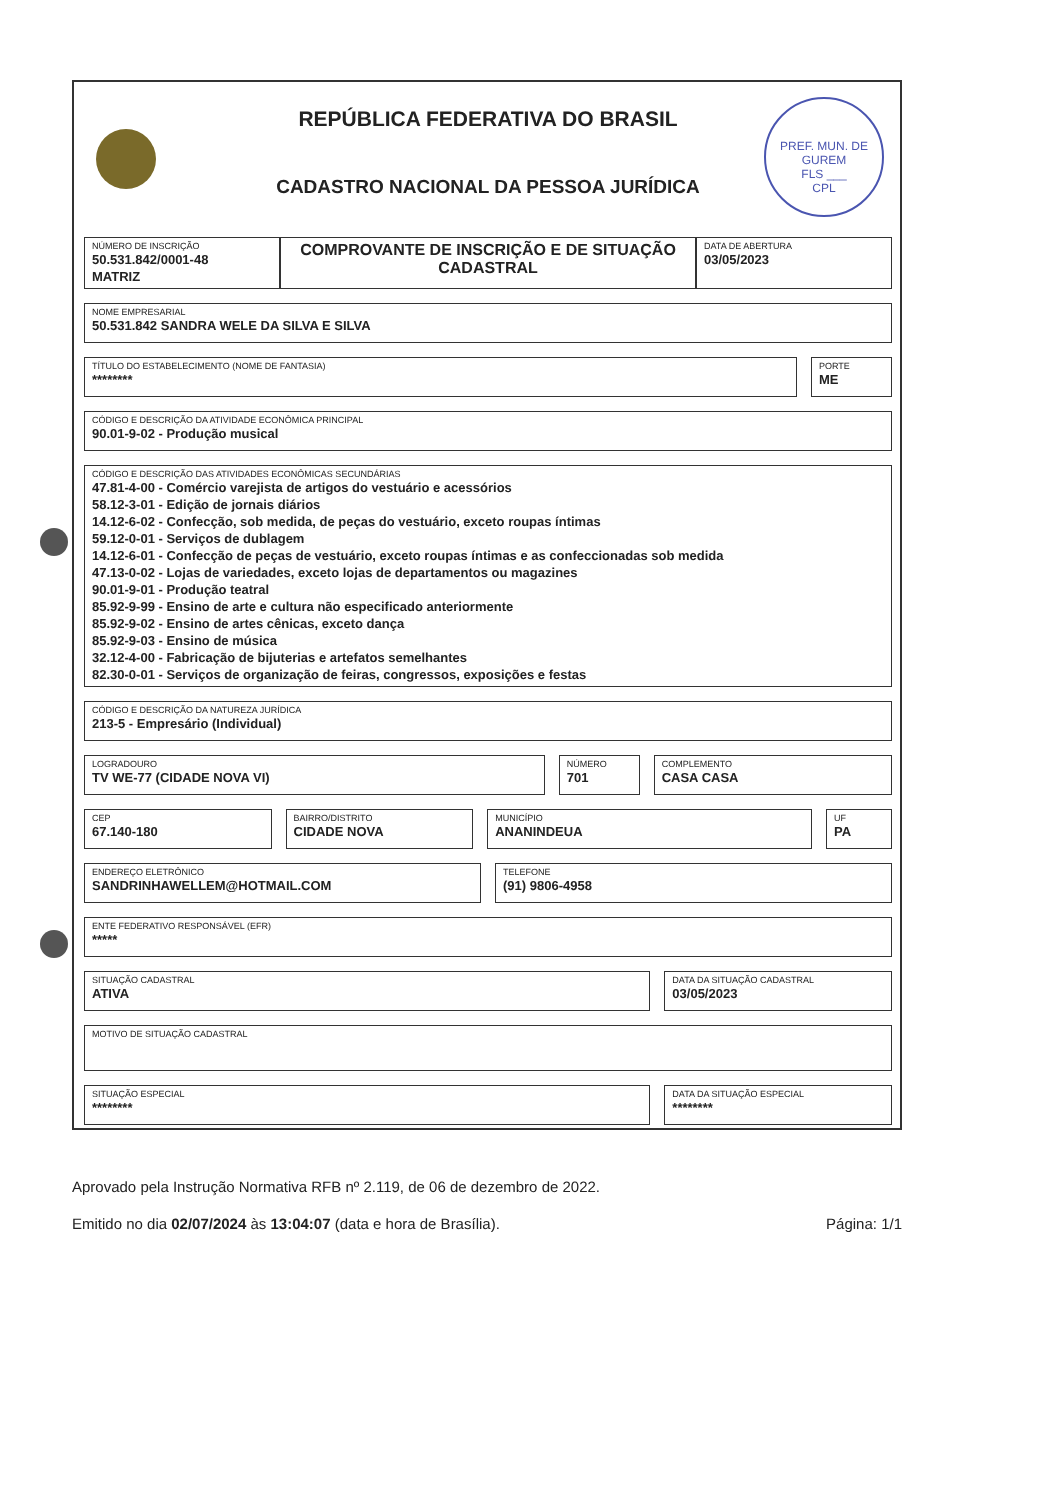REPÚBLICA FEDERATIVA DO BRASIL
CADASTRO NACIONAL DA PESSOA JURÍDICA
PREF. MUN. DE GUREM
FLS ___
CPL
NÚMERO DE INSCRIÇÃO
50.531.842/0001-48
MATRIZ
COMPROVANTE DE INSCRIÇÃO E DE SITUAÇÃO CADASTRAL
DATA DE ABERTURA
03/05/2023
NOME EMPRESARIAL
50.531.842 SANDRA WELE DA SILVA E SILVA
TÍTULO DO ESTABELECIMENTO (NOME DE FANTASIA)
********
PORTE
ME
CÓDIGO E DESCRIÇÃO DA ATIVIDADE ECONÔMICA PRINCIPAL
90.01-9-02 - Produção musical
CÓDIGO E DESCRIÇÃO DAS ATIVIDADES ECONÔMICAS SECUNDÁRIAS
47.81-4-00 - Comércio varejista de artigos do vestuário e acessórios
58.12-3-01 - Edição de jornais diários
14.12-6-02 - Confecção, sob medida, de peças do vestuário, exceto roupas íntimas
59.12-0-01 - Serviços de dublagem
14.12-6-01 - Confecção de peças de vestuário, exceto roupas íntimas e as confeccionadas sob medida
47.13-0-02 - Lojas de variedades, exceto lojas de departamentos ou magazines
90.01-9-01 - Produção teatral
85.92-9-99 - Ensino de arte e cultura não especificado anteriormente
85.92-9-02 - Ensino de artes cênicas, exceto dança
85.92-9-03 - Ensino de música
32.12-4-00 - Fabricação de bijuterias e artefatos semelhantes
82.30-0-01 - Serviços de organização de feiras, congressos, exposições e festas
CÓDIGO E DESCRIÇÃO DA NATUREZA JURÍDICA
213-5 - Empresário (Individual)
LOGRADOURO
TV WE-77 (CIDADE NOVA VI)
NÚMERO
701
COMPLEMENTO
CASA CASA
CEP
67.140-180
BAIRRO/DISTRITO
CIDADE NOVA
MUNICÍPIO
ANANINDEUA
UF
PA
ENDEREÇO ELETRÔNICO
SANDRINHAWELLEM@HOTMAIL.COM
TELEFONE
(91) 9806-4958
ENTE FEDERATIVO RESPONSÁVEL (EFR)
*****
SITUAÇÃO CADASTRAL
ATIVA
DATA DA SITUAÇÃO CADASTRAL
03/05/2023
MOTIVO DE SITUAÇÃO CADASTRAL
SITUAÇÃO ESPECIAL
********
DATA DA SITUAÇÃO ESPECIAL
********
Aprovado pela Instrução Normativa RFB nº 2.119, de 06 de dezembro de 2022.
Emitido no dia 02/07/2024 às 13:04:07 (data e hora de Brasília). Página: 1/1